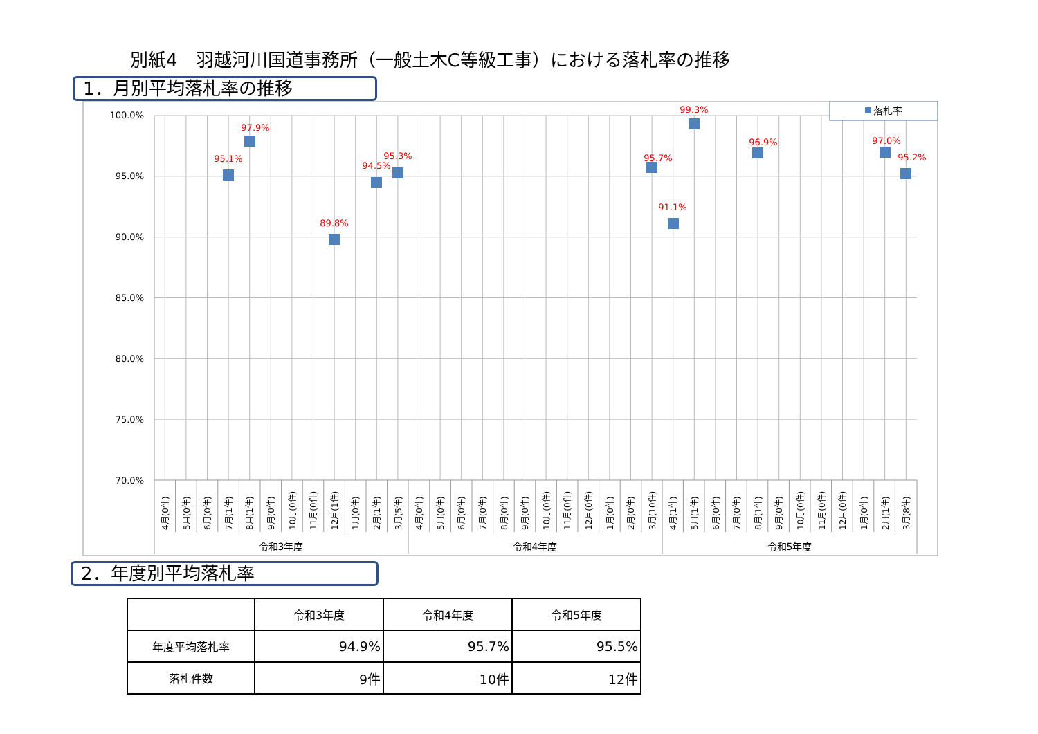別紙4　羽越河川国道事務所（一般土木C等級工事）における落札率の推移
1．月別平均落札率の推移
100.0%
95.0%
90.0%
85.0%
80.0%
75.0%
70.0%
95.1%
97.9%
89.8%
94.5%
95.3%
95.7%
91.1%
99.3%
96.9%
97.0%
95.2%
落札率
4月(0件)
5月(0件)
6月(0件)
7月(1件)
8月(1件)
9月(0件)
10月(0件)
11月(0件)
12月(1件)
1月(0件)
2月(1件)
3月(5件)
4月(0件)
5月(0件)
6月(0件)
7月(0件)
8月(0件)
9月(0件)
10月(0件)
11月(0件)
12月(0件)
1月(0件)
2月(0件)
3月(10件)
4月(1件)
5月(1件)
6月(0件)
7月(0件)
8月(1件)
9月(0件)
10月(0件)
11月(0件)
12月(0件)
1月(0件)
2月(1件)
3月(8件)
令和3年度
令和4年度
令和5年度
2．年度別平均落札率
| | 令和3年度 | 令和4年度 | 令和5年度 |
| --- | --- | --- | --- |
| 年度平均落札率 | 94.9% | 95.7% | 95.5% |
| 落札件数 | 9件 | 10件 | 12件 |